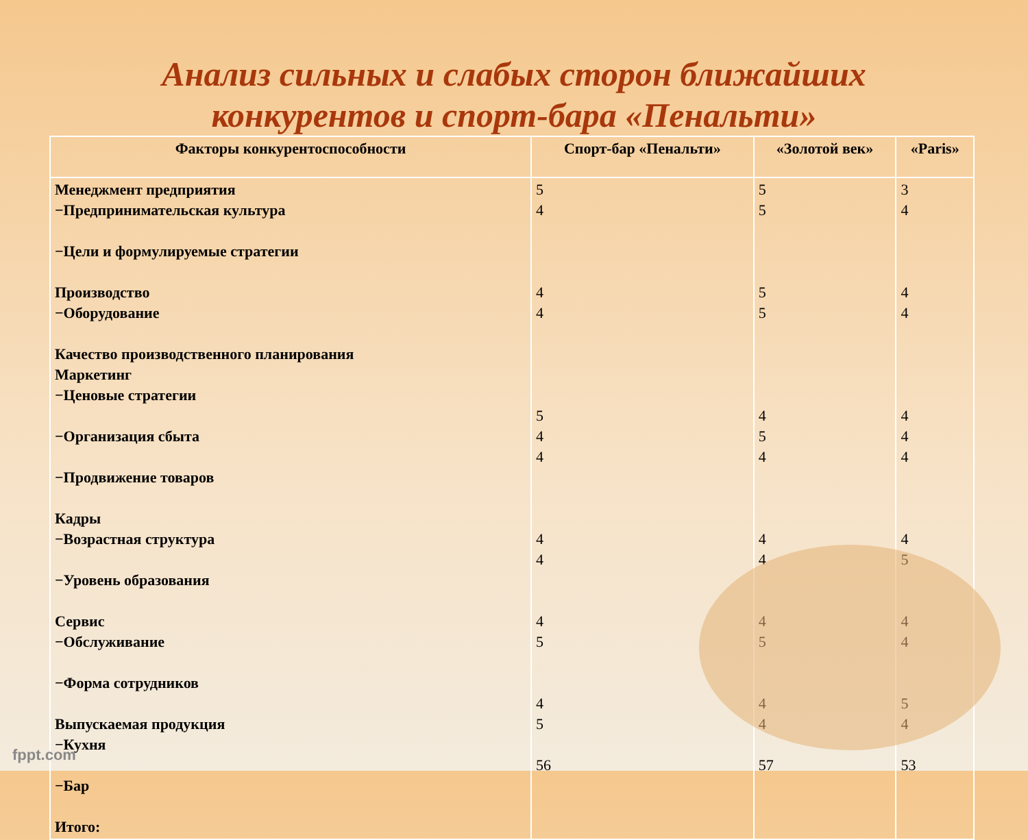Анализ сильных и слабых сторон ближайших
конкурентов и спорт-бара «Пенальти»
| Факторы конкурентоспособности | Спорт-бар «Пенальти» | «Золотой век» | «Paris» |
| --- | --- | --- | --- |
| Менеджмент предприятия −Предпринимательская культура −Цели и формулируемые стратегии Производство −Оборудование Качество производственного планирования Маркетинг −Ценовые стратегии −Организация сбыта −Продвижение товаров Кадры −Возрастная структура −Уровень образования Сервис −Обслуживание −Форма сотрудников Выпускаемая продукция −Кухня −Бар Итого: | 5 4 4 4 5 4 4 4 4 4 5 4 5 56 | 5 5 5 5 4 5 4 4 4 4 5 4 4 57 | 3 4 4 4 4 4 4 4 5 4 4 5 4 53 |
fppt.com